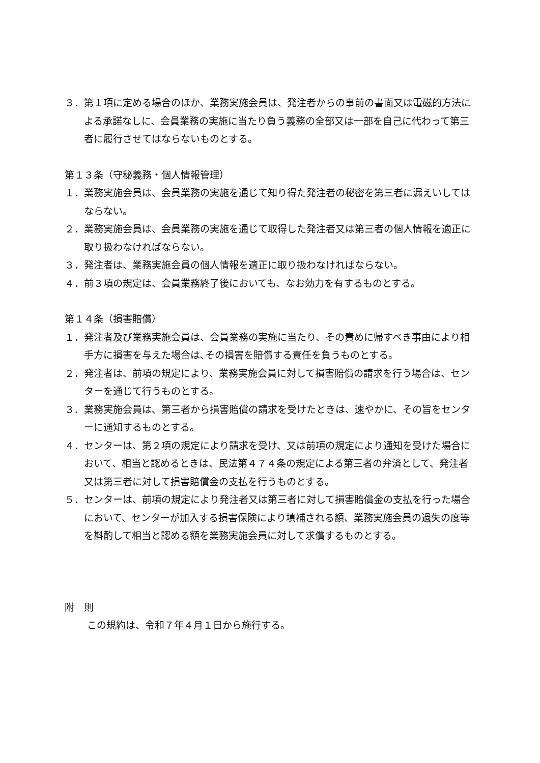３．第１項に定める場合のほか、業務実施会員は、発注者からの事前の書面又は電磁的方法による承諾なしに、会員業務の実施に当たり負う義務の全部又は一部を自己に代わって第三者に履行させてはならないものとする。
第１３条（守秘義務・個人情報管理）
１．業務実施会員は、会員業務の実施を通じて知り得た発注者の秘密を第三者に漏えいしてはならない。
２．業務実施会員は、会員業務の実施を通じて取得した発注者又は第三者の個人情報を適正に取り扱わなければならない。
３．発注者は、業務実施会員の個人情報を適正に取り扱わなければならない。
４．前３項の規定は、会員業務終了後においても、なお効力を有するものとする。
第１４条（損害賠償）
１．発注者及び業務実施会員は、会員業務の実施に当たり、その責めに帰すべき事由により相手方に損害を与えた場合は､その損害を賠償する責任を負うものとする。
２．発注者は、前項の規定により、業務実施会員に対して損害賠償の請求を行う場合は、センターを通じて行うものとする。
３．業務実施会員は、第三者から損害賠償の請求を受けたときは、速やかに、その旨をセンターに通知するものとする。
４．センターは、第２項の規定により請求を受け、又は前項の規定により通知を受けた場合において、相当と認めるときは、民法第４７４条の規定による第三者の弁済として、発注者又は第三者に対して損害賠償金の支払を行うものとする。
５．センターは、前項の規定により発注者又は第三者に対して損害賠償金の支払を行った場合において、センターが加入する損害保険により填補される額、業務実施会員の過失の度等を斟酌して相当と認める額を業務実施会員に対して求償するものとする。
附　則
この規約は、令和７年４月１日から施行する。